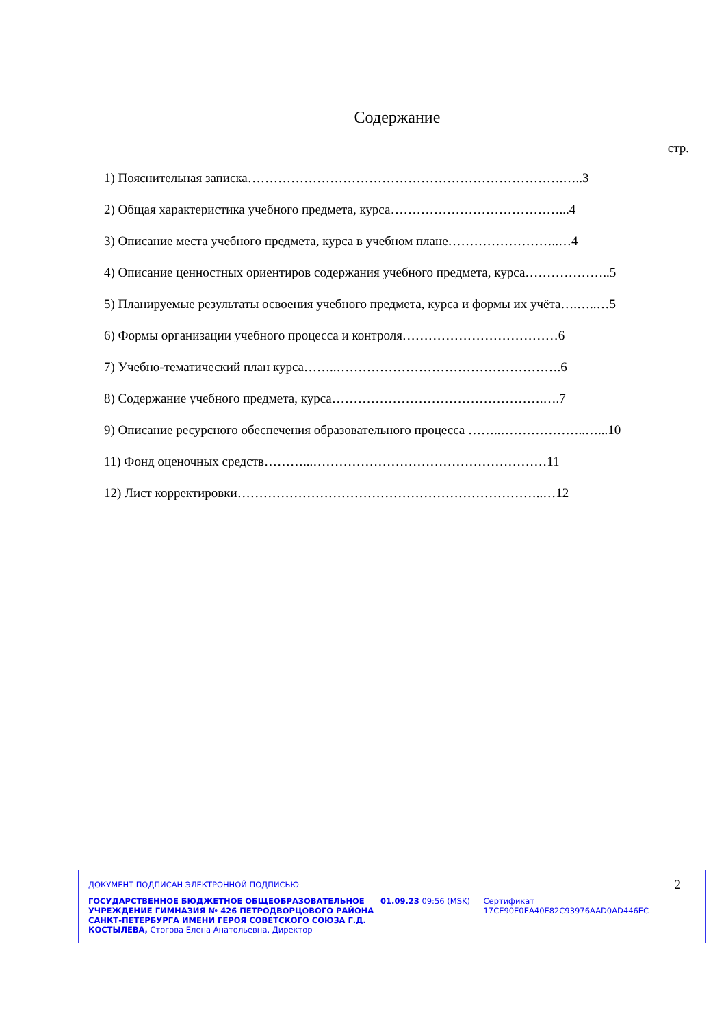Содержание
стр.
1) Пояснительная записка……………………………………………………………….…..3
2) Общая характеристика учебного предмета, курса…………………………………...4
3) Описание места учебного предмета, курса в учебном плане……………………..…4
4) Описание ценностных ориентиров содержания учебного предмета, курса………………..5
5) Планируемые результаты освоения учебного предмета, курса и формы их учёта….…..…5
6) Формы организации учебного процесса и контроля………………………………6
7) Учебно-тематический план курса……..…………………………………………….6
8) Содержание учебного предмета, курса………………………………………….….7
9) Описание ресурсного обеспечения образовательного процесса ……..………………..…...10
11) Фонд оценочных средств………...………………………………………………11
12) Лист корректировки……………………………………………………………..…12
ДОКУМЕНТ ПОДПИСАН ЭЛЕКТРОННОЙ ПОДПИСЬЮ
ГОСУДАРСТВЕННОЕ БЮДЖЕТНОЕ ОБЩЕОБРАЗОВАТЕЛЬНОЕ УЧРЕЖДЕНИЕ ГИМНАЗИЯ № 426 ПЕТРОДВОРЦОВОГО РАЙОНА САНКТ-ПЕТЕРБУРГА ИМЕНИ ГЕРОЯ СОВЕТСКОГО СОЮЗА Г.Д. КОСТЫЛЕВА, Стогова Елена Анатольевна, Директор
01.09.23 09:56 (MSK) Сертификат 17CE90E0EA40E82C93976AAD0AD446EC
2